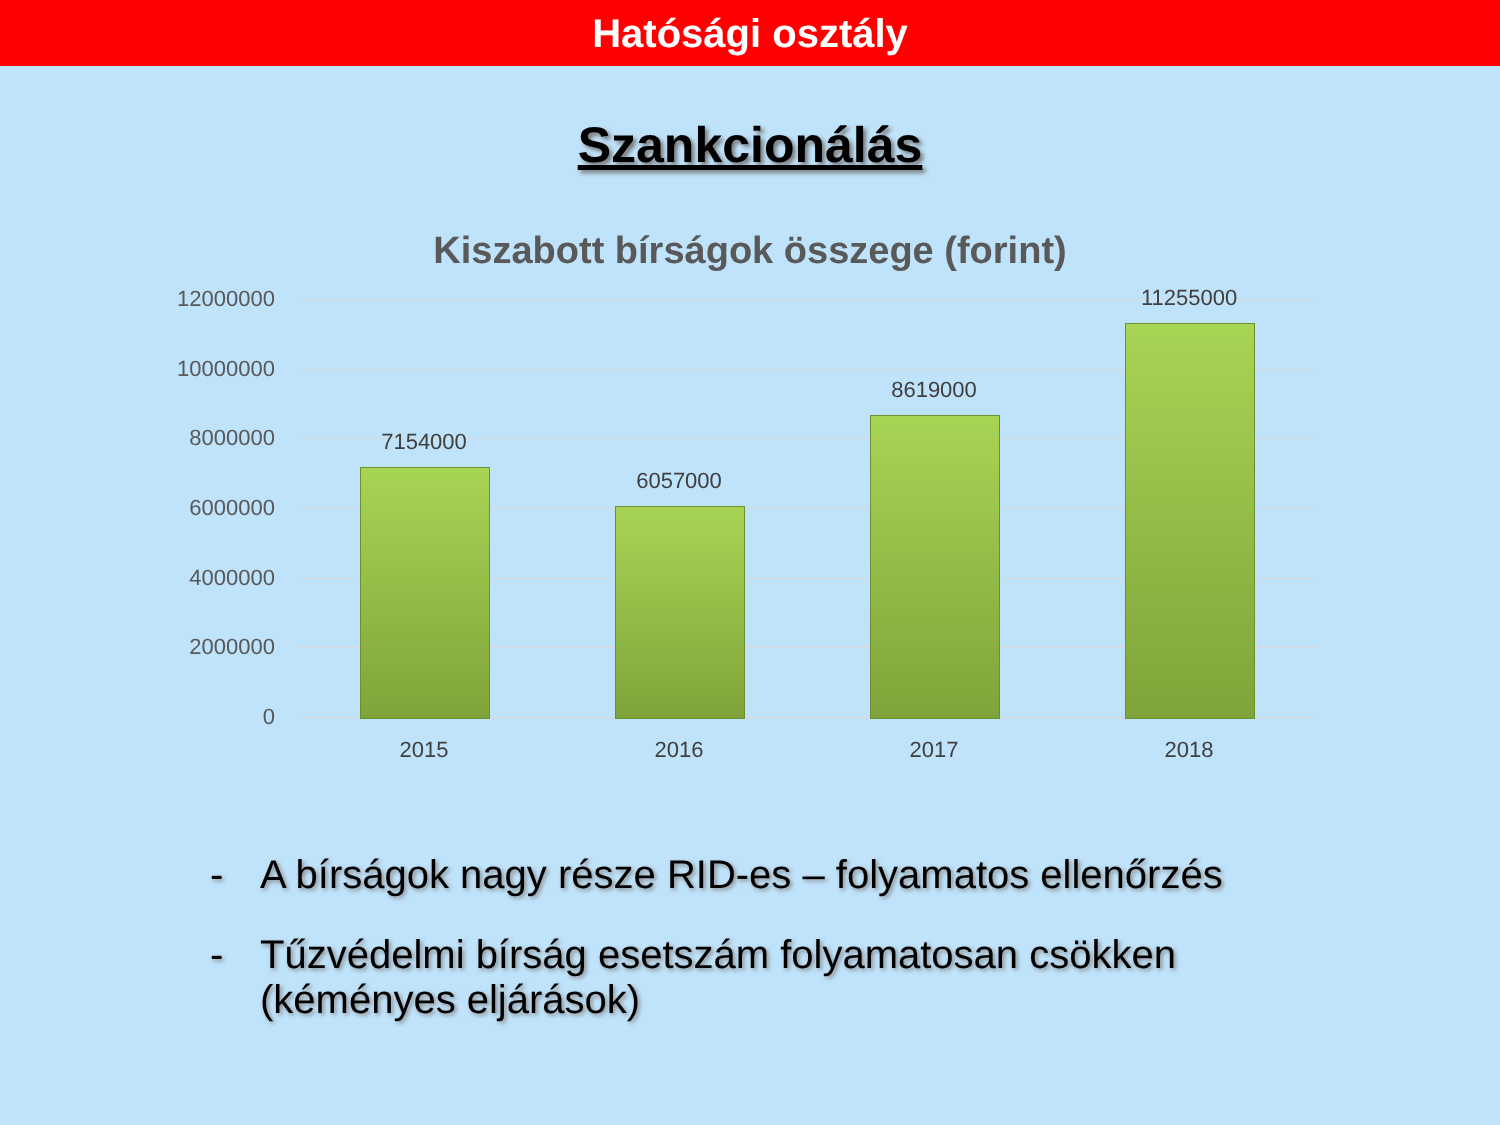Hatósági osztály
Szankcionálás
Kiszabott bírságok összege (forint)
12000000
10000000
8000000
6000000
4000000
2000000
0
7154000
6057000
8619000
11255000
2015 2016 2017 2018
- A bírságok nagy része RID-es – folyamatos ellenőrzés
- Tűzvédelmi bírság esetszám folyamatosan csökken
(kéményes eljárások)